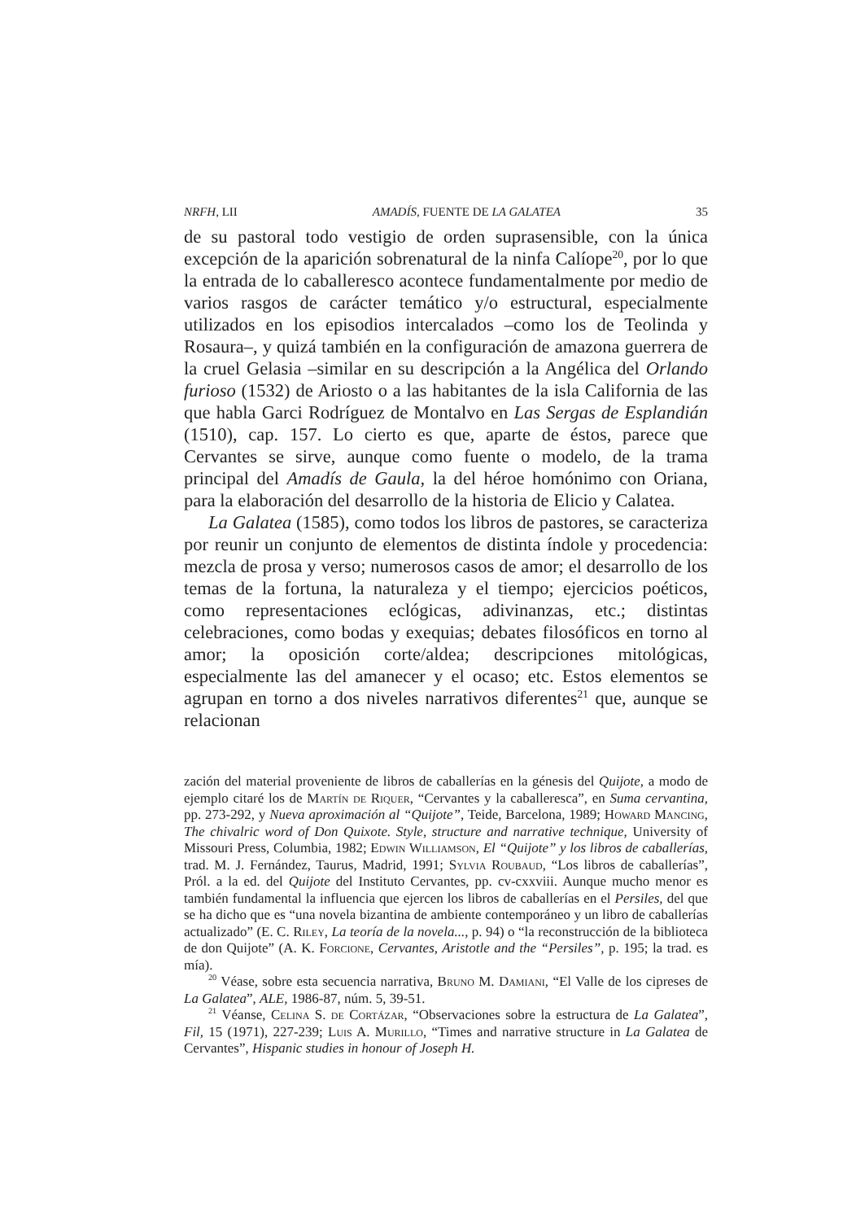NRFH, LII AMADÍS, FUENTE DE LA GALATEA 35
de su pastoral todo vestigio de orden suprasensible, con la única excepción de la aparición sobrenatural de la ninfa Calíope<sup>20</sup>, por lo que la entrada de lo caballeresco acontece fundamentalmente por medio de varios rasgos de carácter temático y/o estructural, especialmente utilizados en los episodios intercalados –como los de Teolinda y Rosaura–, y quizá también en la configuración de amazona guerrera de la cruel Gelasia –similar en su descripción a la Angélica del Orlando furioso (1532) de Ariosto o a las habitantes de la isla California de las que habla Garci Rodríguez de Montalvo en Las Sergas de Esplandián (1510), cap. 157. Lo cierto es que, aparte de éstos, parece que Cervantes se sirve, aunque como fuente o modelo, de la trama principal del Amadís de Gaula, la del héroe homónimo con Oriana, para la elaboración del desarrollo de la historia de Elicio y Calatea.
La Galatea (1585), como todos los libros de pastores, se caracteriza por reunir un conjunto de elementos de distinta índole y procedencia: mezcla de prosa y verso; numerosos casos de amor; el desarrollo de los temas de la fortuna, la naturaleza y el tiempo; ejercicios poéticos, como representaciones eclógicas, adivinanzas, etc.; distintas celebraciones, como bodas y exequias; debates filosóficos en torno al amor; la oposición corte/aldea; descripciones mitológicas, especialmente las del amanecer y el ocaso; etc. Estos elementos se agrupan en torno a dos niveles narrativos diferentes<sup>21</sup> que, aunque se relacionan
zación del material proveniente de libros de caballerías en la génesis del Quijote, a modo de ejemplo citaré los de Martín de Riquer, “Cervantes y la caballeresca”, en Suma cervantina, pp. 273-292, y Nueva aproximación al “Quijote”, Teide, Barcelona, 1989; Howard Mancing, The chivalric word of Don Quixote. Style, structure and narrative technique, University of Missouri Press, Columbia, 1982; Edwin Williamson, El “Quijote” y los libros de caballerías, trad. M. J. Fernández, Taurus, Madrid, 1991; Sylvia Roubaud, “Los libros de caballerías”, Pról. a la ed. del Quijote del Instituto Cervantes, pp. cv-cxxviii. Aunque mucho menor es también fundamental la influencia que ejercen los libros de caballerías en el Persiles, del que se ha dicho que es “una novela bizantina de ambiente contemporáneo y un libro de caballerías actualizado” (E. C. Riley, La teoría de la novela..., p. 94) o “la reconstrucción de la biblioteca de don Quijote” (A. K. Forcione, Cervantes, Aristotle and the “Persiles”, p. 195; la trad. es mía).
<sup>20</sup> Véase, sobre esta secuencia narrativa, Bruno M. Damiani, “El Valle de los cipreses de La Galatea”, ALE, 1986-87, núm. 5, 39-51.
<sup>21</sup> Véanse, Celina S. de Cortázar, “Observaciones sobre la estructura de La Galatea”, Fil, 15 (1971), 227-239; Luis A. Murillo, “Times and narrative structure in La Galatea de Cervantes”, Hispanic studies in honour of Joseph H.